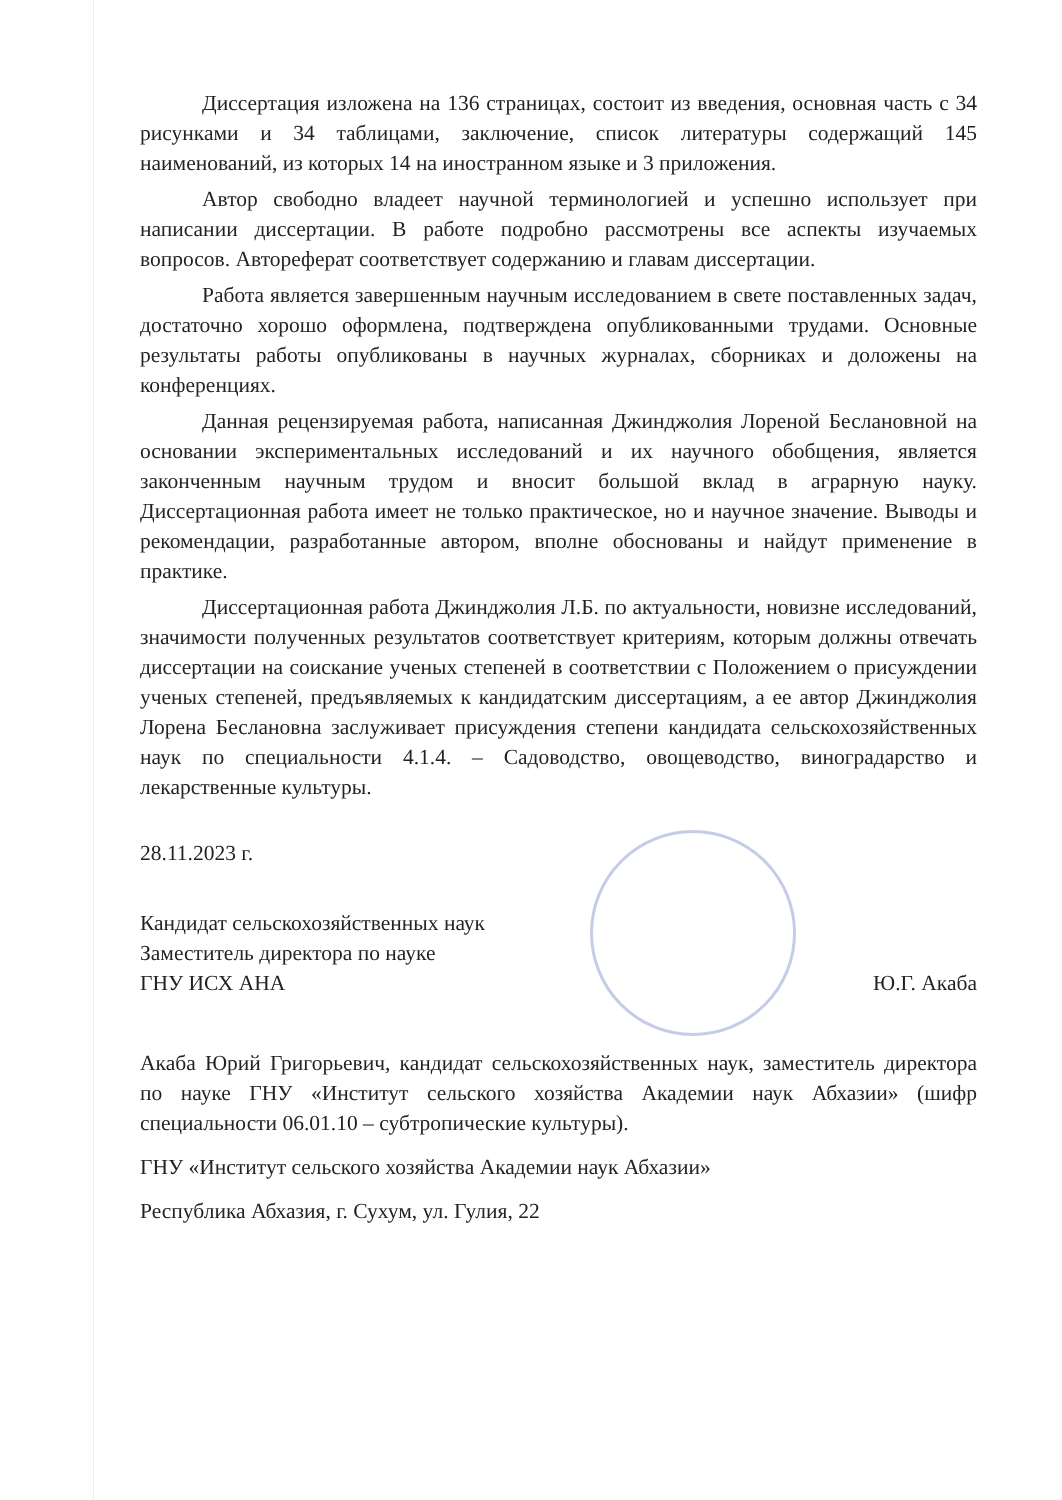Диссертация изложена на 136 страницах, состоит из введения, основная часть с 34 рисунками и 34 таблицами, заключение, список литературы содержащий 145 наименований, из которых 14 на иностранном языке и 3 приложения.
Автор свободно владеет научной терминологией и успешно использует при написании диссертации. В работе подробно рассмотрены все аспекты изучаемых вопросов. Автореферат соответствует содержанию и главам диссертации.
Работа является завершенным научным исследованием в свете поставленных задач, достаточно хорошо оформлена, подтверждена опубликованными трудами. Основные результаты работы опубликованы в научных журналах, сборниках и доложены на конференциях.
Данная рецензируемая работа, написанная Джинджолия Лореной Беслановной на основании экспериментальных исследований и их научного обобщения, является законченным научным трудом и вносит большой вклад в аграрную науку. Диссертационная работа имеет не только практическое, но и научное значение. Выводы и рекомендации, разработанные автором, вполне обоснованы и найдут применение в практике.
Диссертационная работа Джинджолия Л.Б. по актуальности, новизне исследований, значимости полученных результатов соответствует критериям, которым должны отвечать диссертации на соискание ученых степеней в соответствии с Положением о присуждении ученых степеней, предъявляемых к кандидатским диссертациям, а ее автор Джинджолия Лорена Беслановна заслуживает присуждения степени кандидата сельскохозяйственных наук по специальности 4.1.4. – Садоводство, овощеводство, виноградарство и лекарственные культуры.
28.11.2023 г.
Кандидат сельскохозяйственных наук
Заместитель директора по науке
ГНУ ИСХ АНА
Ю.Г. Акаба
Акаба Юрий Григорьевич, кандидат сельскохозяйственных наук, заместитель директора по науке ГНУ «Институт сельского хозяйства Академии наук Абхазии» (шифр специальности 06.01.10 – субтропические культуры).
ГНУ «Институт сельского хозяйства Академии наук Абхазии»
Республика Абхазия, г. Сухум, ул. Гулия, 22